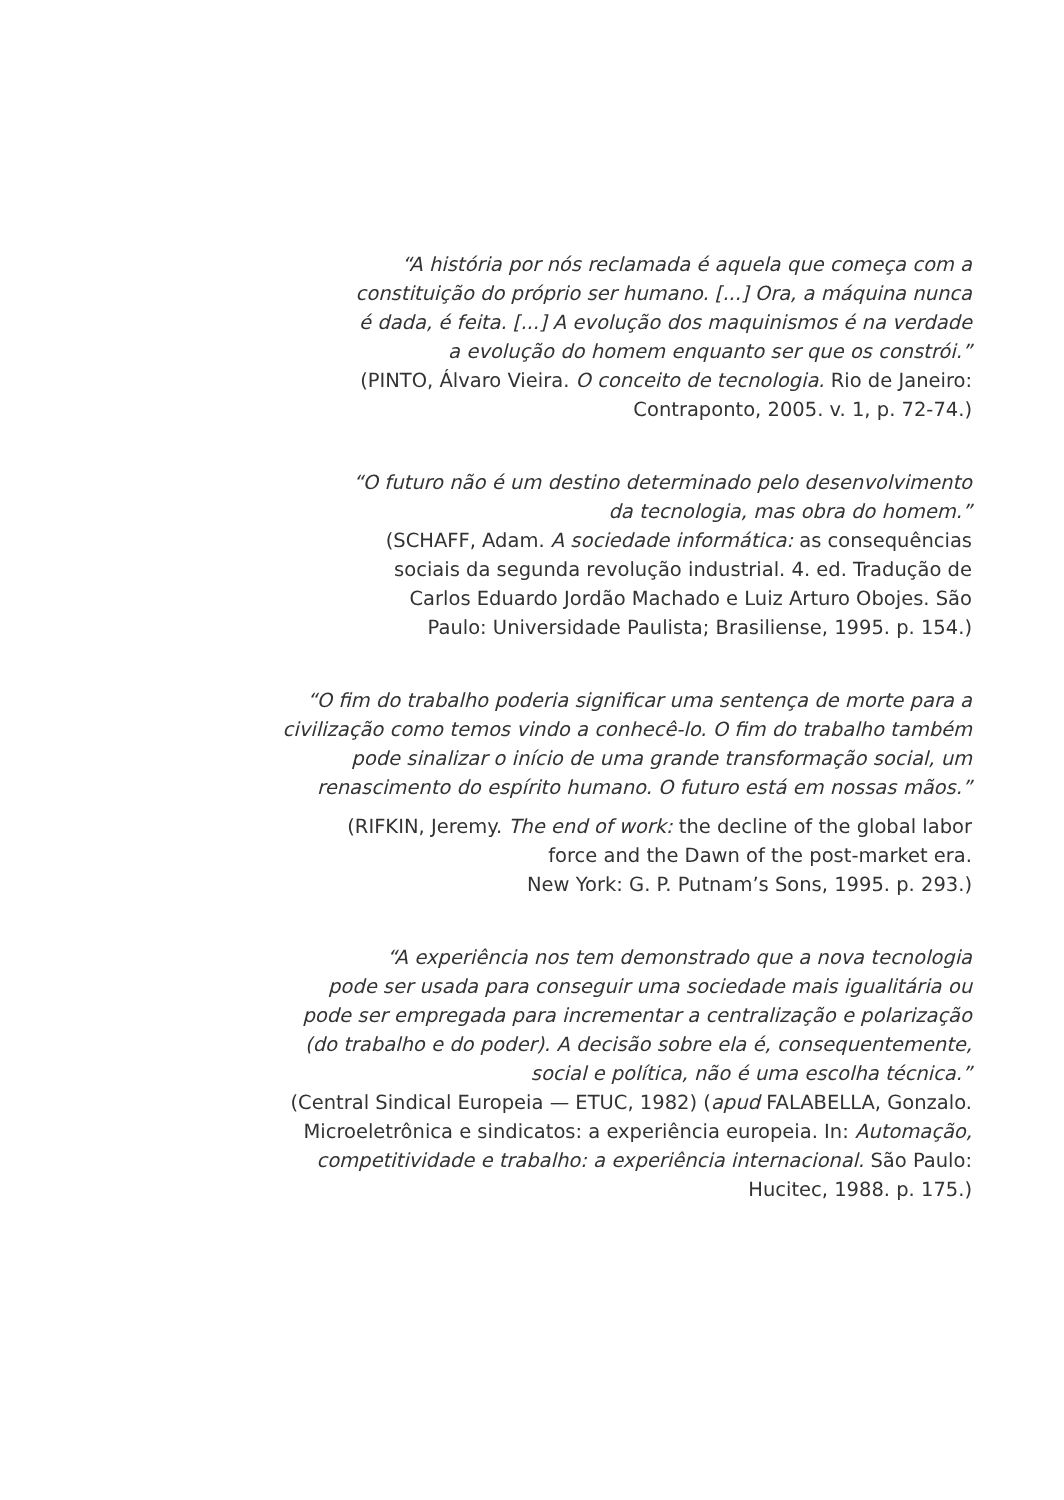“A história por nós reclamada é aquela que começa com a
constituição do próprio ser humano. [...] Ora, a máquina nunca
é dada, é feita. [...] A evolução dos maquinismos é na verdade
a evolução do homem enquanto ser que os constrói.”
(PINTO, Álvaro Vieira. O conceito de tecnologia. Rio de Janeiro:
Contraponto, 2005. v. 1, p. 72-74.)
“O futuro não é um destino determinado pelo desenvolvimento
da tecnologia, mas obra do homem.”
(SCHAFF, Adam. A sociedade informática: as consequências
sociais da segunda revolução industrial. 4. ed. Tradução de
Carlos Eduardo Jordão Machado e Luiz Arturo Obojes. São
Paulo: Universidade Paulista; Brasiliense, 1995. p. 154.)
“O fim do trabalho poderia significar uma sentença de morte para a
civilização como temos vindo a conhecê-lo. O fim do trabalho também
pode sinalizar o início de uma grande transformação social, um
renascimento do espírito humano. O futuro está em nossas mãos.”
(RIFKIN, Jeremy. The end of work: the decline of the global labor
force and the Dawn of the post-market era.
New York: G. P. Putnam’s Sons, 1995. p. 293.)
“A experiência nos tem demonstrado que a nova tecnologia
pode ser usada para conseguir uma sociedade mais igualitária ou
pode ser empregada para incrementar a centralização e polarização
(do trabalho e do poder). A decisão sobre ela é, consequentemente,
social e política, não é uma escolha técnica.”
(Central Sindical Europeia — ETUC, 1982) (apud FALABELLA, Gonzalo.
Microeletrônica e sindicatos: a experiência europeia. In: Automação,
competitividade e trabalho: a experiência internacional. São Paulo:
Hucitec, 1988. p. 175.)